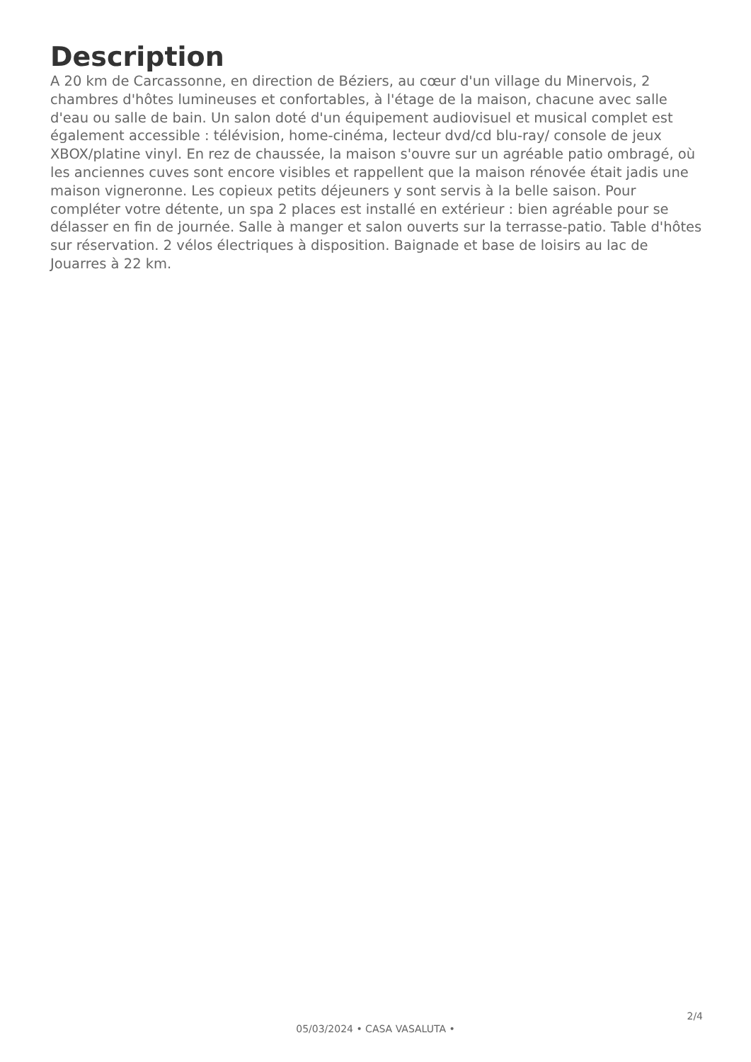Description
A 20 km de Carcassonne, en direction de Béziers, au cœur d'un village du Minervois, 2 chambres d'hôtes lumineuses et confortables, à l'étage de la maison, chacune avec salle d'eau ou salle de bain. Un salon doté d'un équipement audiovisuel et musical complet est également accessible : télévision, home-cinéma, lecteur dvd/cd blu-ray/ console de jeux XBOX/platine vinyl. En rez de chaussée, la maison s'ouvre sur un agréable patio ombragé, où les anciennes cuves sont encore visibles et rappellent que la maison rénovée était jadis une maison vigneronne. Les copieux petits déjeuners y sont servis à la belle saison. Pour compléter votre détente, un spa 2 places est installé en extérieur : bien agréable pour se délasser en fin de journée. Salle à manger et salon ouverts sur la terrasse-patio. Table d'hôtes sur réservation. 2 vélos électriques à disposition. Baignade et base de loisirs au lac de Jouarres à 22 km.
2/4
05/03/2024 • CASA VASALUTA •